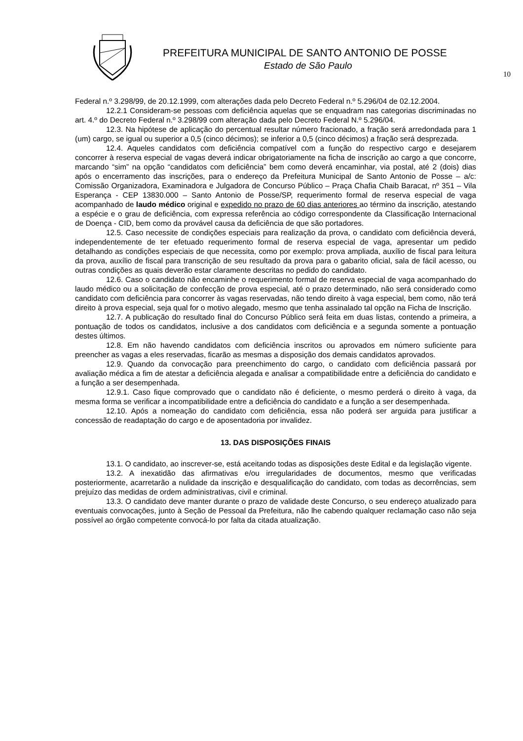PREFEITURA MUNICIPAL DE SANTO ANTONIO DE POSSE
Estado de São Paulo
10
Federal n.º 3.298/99, de 20.12.1999, com alterações dada pelo Decreto Federal n.º 5.296/04 de 02.12.2004.
12.2.1 Consideram-se pessoas com deficiência aquelas que se enquadram nas categorias discriminadas no art. 4.º do Decreto Federal n.º 3.298/99 com alteração dada pelo Decreto Federal N.º 5.296/04.
12.3. Na hipótese de aplicação do percentual resultar número fracionado, a fração será arredondada para 1 (um) cargo, se igual ou superior a 0,5 (cinco décimos); se inferior a 0,5 (cinco décimos) a fração será desprezada.
12.4. Aqueles candidatos com deficiência compatível com a função do respectivo cargo e desejarem concorrer à reserva especial de vagas deverá indicar obrigatoriamente na ficha de inscrição ao cargo a que concorre, marcando “sim” na opção “candidatos com deficiência” bem como deverá encaminhar, via postal, até 2 (dois) dias após o encerramento das inscrições, para o endereço da Prefeitura Municipal de Santo Antonio de Posse – a/c: Comissão Organizadora, Examinadora e Julgadora de Concurso Público – Praça Chafia Chaib Baracat, nº 351 – Vila Esperança - CEP 13830.000 – Santo Antonio de Posse/SP, requerimento formal de reserva especial de vaga acompanhado de laudo médico original e expedido no prazo de 60 dias anteriores ao término da inscrição, atestando a espécie e o grau de deficiência, com expressa referência ao código correspondente da Classificação Internacional de Doença - CID, bem como da provável causa da deficiência de que são portadores.
12.5. Caso necessite de condições especiais para realização da prova, o candidato com deficiência deverá, independentemente de ter efetuado requerimento formal de reserva especial de vaga, apresentar um pedido detalhando as condições especiais de que necessita, como por exemplo: prova ampliada, auxílio de fiscal para leitura da prova, auxílio de fiscal para transcrição de seu resultado da prova para o gabarito oficial, sala de fácil acesso, ou outras condições as quais deverão estar claramente descritas no pedido do candidato.
12.6. Caso o candidato não encaminhe o requerimento formal de reserva especial de vaga acompanhado do laudo médico ou a solicitação de confecção de prova especial, até o prazo determinado, não será considerado como candidato com deficiência para concorrer às vagas reservadas, não tendo direito à vaga especial, bem como, não terá direito à prova especial, seja qual for o motivo alegado, mesmo que tenha assinalado tal opção na Ficha de Inscrição.
12.7. A publicação do resultado final do Concurso Público será feita em duas listas, contendo a primeira, a pontuação de todos os candidatos, inclusive a dos candidatos com deficiência e a segunda somente a pontuação destes últimos.
12.8. Em não havendo candidatos com deficiência inscritos ou aprovados em número suficiente para preencher as vagas a eles reservadas, ficarão as mesmas a disposição dos demais candidatos aprovados.
12.9. Quando da convocação para preenchimento do cargo, o candidato com deficiência passará por avaliação médica a fim de atestar a deficiência alegada e analisar a compatibilidade entre a deficiência do candidato e a função a ser desempenhada.
12.9.1. Caso fique comprovado que o candidato não é deficiente, o mesmo perderá o direito à vaga, da mesma forma se verificar a incompatibilidade entre a deficiência do candidato e a função a ser desempenhada.
12.10. Após a nomeação do candidato com deficiência, essa não poderá ser arguida para justificar a concessão de readaptação do cargo e de aposentadoria por invalidez.
13. DAS DISPOSIÇÕES FINAIS
13.1. O candidato, ao inscrever-se, está aceitando todas as disposições deste Edital e da legislação vigente.
13.2. A inexatidão das afirmativas e/ou irregularidades de documentos, mesmo que verificadas posteriormente, acarretarão a nulidade da inscrição e desqualificação do candidato, com todas as decorrências, sem prejuízo das medidas de ordem administrativas, civil e criminal.
13.3. O candidato deve manter durante o prazo de validade deste Concurso, o seu endereço atualizado para eventuais convocações, junto à Seção de Pessoal da Prefeitura, não lhe cabendo qualquer reclamação caso não seja possível ao órgão competente convocá-lo por falta da citada atualização.